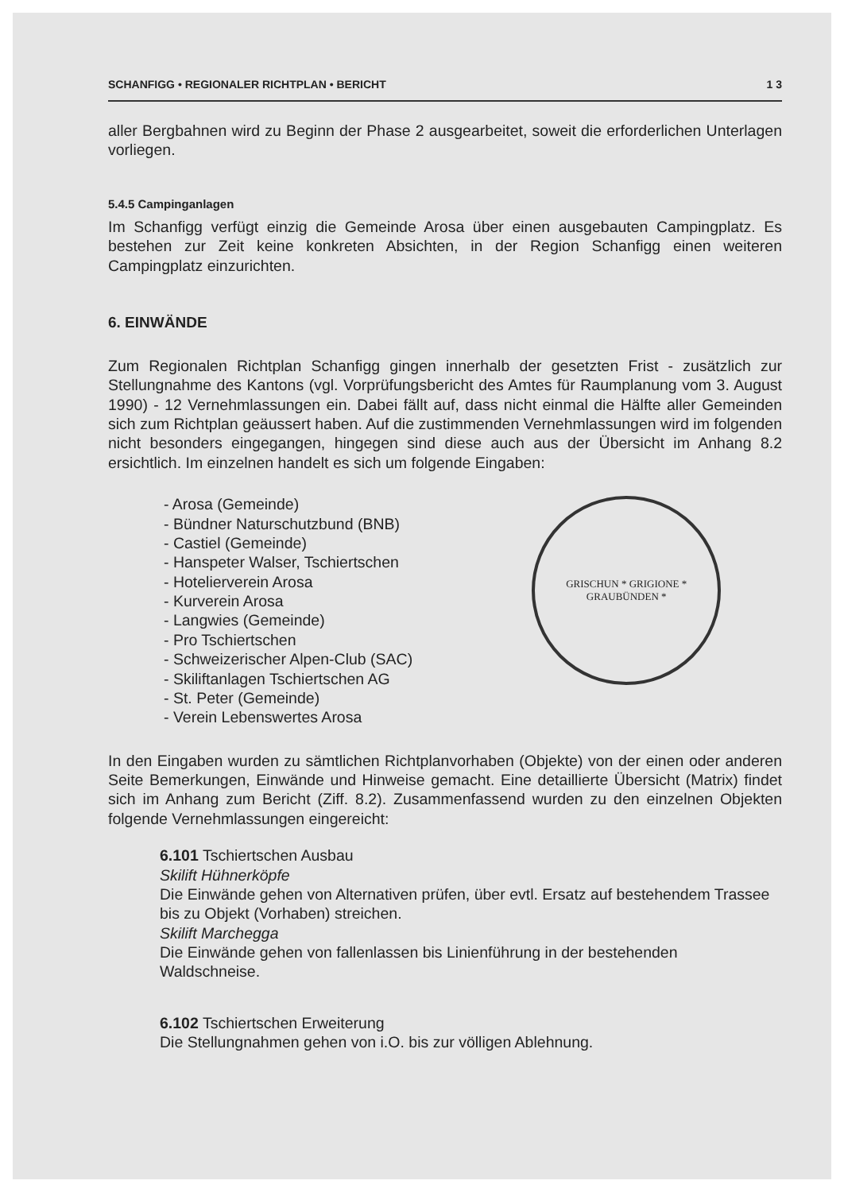SCHANFIGG • REGIONALER RICHTPLAN • BERICHT 1 3
aller Bergbahnen wird zu Beginn der Phase 2 ausgearbeitet, soweit die erforderlichen Unterlagen vorliegen.
5.4.5 Campinganlagen
Im Schanfigg verfügt einzig die Gemeinde Arosa über einen ausgebauten Campingplatz. Es bestehen zur Zeit keine konkreten Absichten, in der Region Schanfigg einen weiteren Campingplatz einzurichten.
6. EINWÄNDE
Zum Regionalen Richtplan Schanfigg gingen innerhalb der gesetzten Frist - zusätzlich zur Stellungnahme des Kantons (vgl. Vorprüfungsbericht des Amtes für Raumplanung vom 3. August 1990) - 12 Vernehmlassungen ein. Dabei fällt auf, dass nicht einmal die Hälfte aller Gemeinden sich zum Richtplan geäussert haben. Auf die zustimmenden Vernehmlassungen wird im folgenden nicht besonders eingegangen, hingegen sind diese auch aus der Übersicht im Anhang 8.2 ersichtlich. Im einzelnen handelt es sich um folgende Eingaben:
- Arosa (Gemeinde)
- Bündner Naturschutzbund (BNB)
- Castiel (Gemeinde)
- Hanspeter Walser, Tschiertschen
- Hotelierverein Arosa
- Kurverein Arosa
- Langwies (Gemeinde)
- Pro Tschiertschen
- Schweizerischer Alpen-Club (SAC)
- Skiliftanlagen Tschiertschen AG
- St. Peter (Gemeinde)
- Verein Lebenswertes Arosa
GRISCHUN * GRIGIONE *
GRAUBÜNDEN *
In den Eingaben wurden zu sämtlichen Richtplanvorhaben (Objekte) von der einen oder anderen Seite Bemerkungen, Einwände und Hinweise gemacht. Eine detaillierte Übersicht (Matrix) findet sich im Anhang zum Bericht (Ziff. 8.2). Zusammenfassend wurden zu den einzelnen Objekten folgende Vernehmlassungen eingereicht:
6.101 Tschiertschen Ausbau
Skilift Hühnerköpfe
Die Einwände gehen von Alternativen prüfen, über evtl. Ersatz auf bestehendem Trassee bis zu Objekt (Vorhaben) streichen.
Skilift Marchegga
Die Einwände gehen von fallenlassen bis Linienführung in der bestehenden Waldschneise.
6.102 Tschiertschen Erweiterung
Die Stellungnahmen gehen von i.O. bis zur völligen Ablehnung.